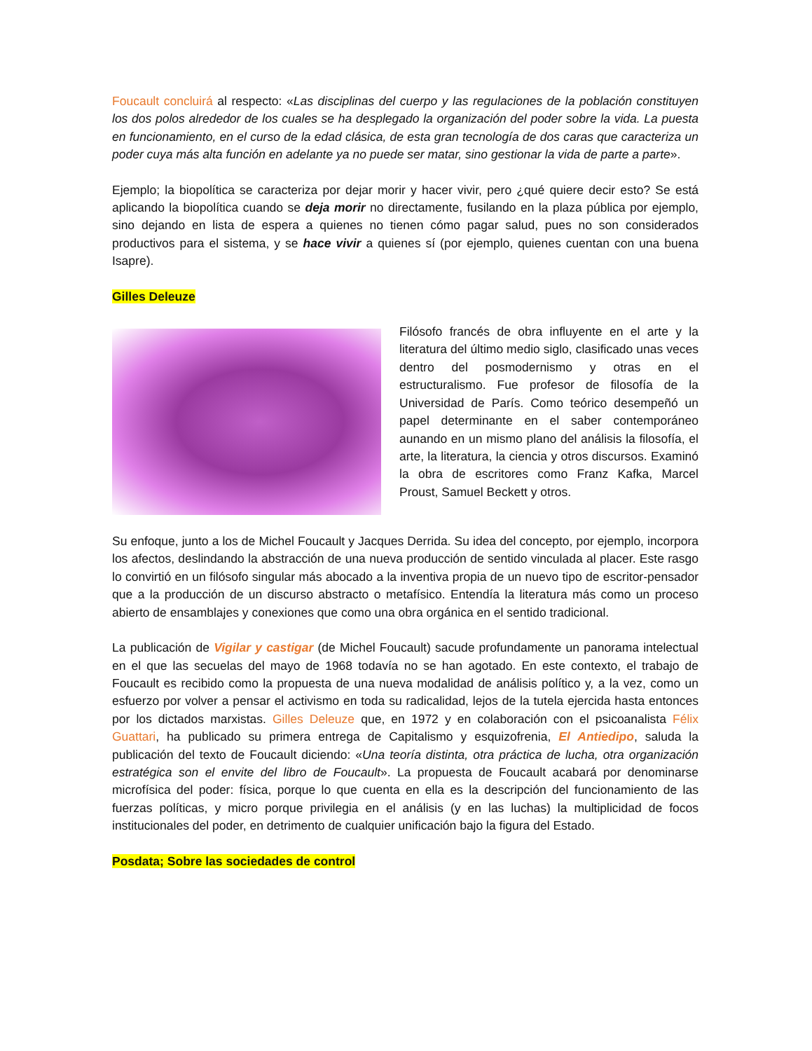Foucault concluirá al respecto: «Las disciplinas del cuerpo y las regulaciones de la población constituyen los dos polos alrededor de los cuales se ha desplegado la organización del poder sobre la vida. La puesta en funcionamiento, en el curso de la edad clásica, de esta gran tecnología de dos caras que caracteriza un poder cuya más alta función en adelante ya no puede ser matar, sino gestionar la vida de parte a parte».
Ejemplo; la biopolítica se caracteriza por dejar morir y hacer vivir, pero ¿qué quiere decir esto? Se está aplicando la biopolítica cuando se deja morir no directamente, fusilando en la plaza pública por ejemplo, sino dejando en lista de espera a quienes no tienen cómo pagar salud, pues no son considerados productivos para el sistema, y se hace vivir a quienes sí (por ejemplo, quienes cuentan con una buena Isapre).
Gilles Deleuze
Filósofo francés de obra influyente en el arte y la literatura del último medio siglo, clasificado unas veces dentro del posmodernismo y otras en el estructuralismo. Fue profesor de filosofía de la Universidad de París. Como teórico desempeñó un papel determinante en el saber contemporáneo aunando en un mismo plano del análisis la filosofía, el arte, la literatura, la ciencia y otros discursos. Examinó la obra de escritores como Franz Kafka, Marcel Proust, Samuel Beckett y otros.
Su enfoque, junto a los de Michel Foucault y Jacques Derrida. Su idea del concepto, por ejemplo, incorpora los afectos, deslindando la abstracción de una nueva producción de sentido vinculada al placer. Este rasgo lo convirtió en un filósofo singular más abocado a la inventiva propia de un nuevo tipo de escritor-pensador que a la producción de un discurso abstracto o metafísico. Entendía la literatura más como un proceso abierto de ensamblajes y conexiones que como una obra orgánica en el sentido tradicional.
La publicación de Vigilar y castigar (de Michel Foucault) sacude profundamente un panorama intelectual en el que las secuelas del mayo de 1968 todavía no se han agotado. En este contexto, el trabajo de Foucault es recibido como la propuesta de una nueva modalidad de análisis político y, a la vez, como un esfuerzo por volver a pensar el activismo en toda su radicalidad, lejos de la tutela ejercida hasta entonces por los dictados marxistas. Gilles Deleuze que, en 1972 y en colaboración con el psicoanalista Félix Guattari, ha publicado su primera entrega de Capitalismo y esquizofrenia, El Antiedipo, saluda la publicación del texto de Foucault diciendo: «Una teoría distinta, otra práctica de lucha, otra organización estratégica son el envite del libro de Foucault». La propuesta de Foucault acabará por denominarse microfísica del poder: física, porque lo que cuenta en ella es la descripción del funcionamiento de las fuerzas políticas, y micro porque privilegia en el análisis (y en las luchas) la multiplicidad de focos institucionales del poder, en detrimento de cualquier unificación bajo la figura del Estado.
Posdata; Sobre las sociedades de control